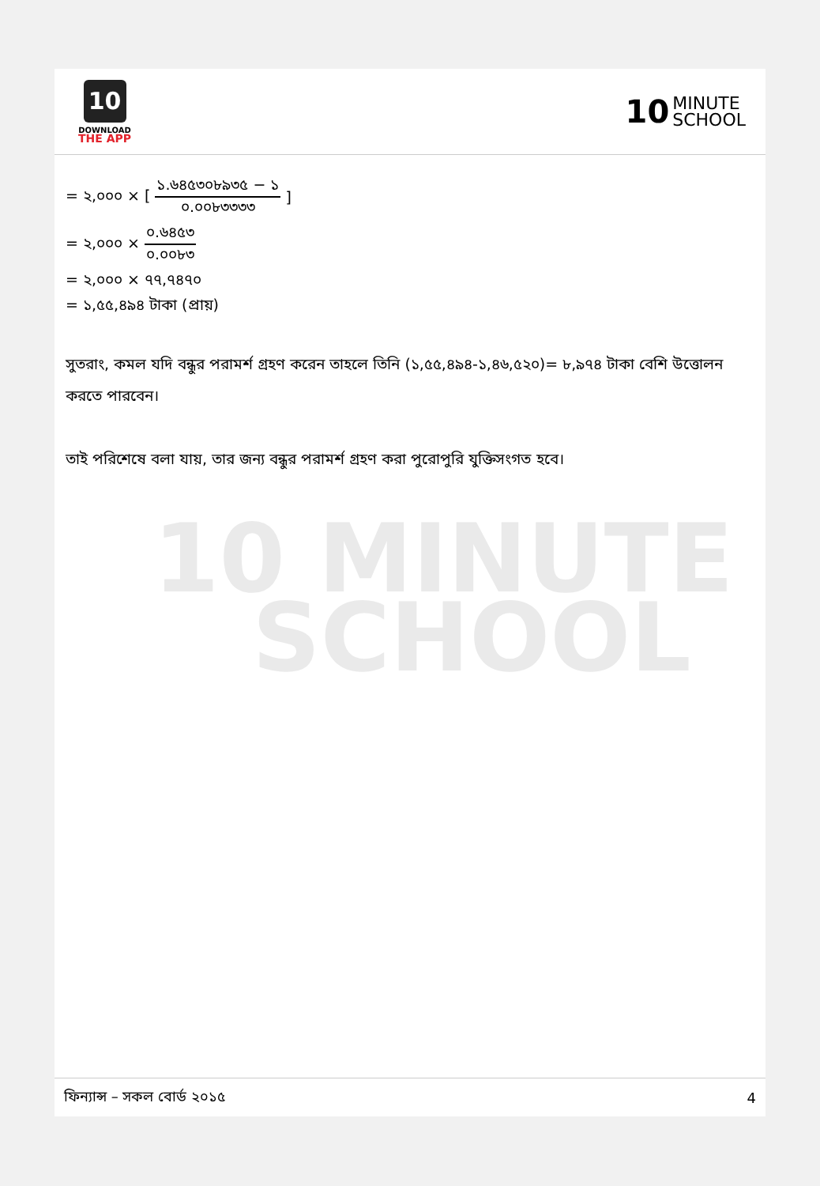10
DOWNLOAD
THE APP
10 MINUTE
SCHOOL
10 MINUTE
SCHOOL
= ২,০০০ × [১.৬৪৫৩০৮৯৩৫ − ১ ০.০০৮৩৩৩৩]
= ২,০০০ × ০.৬৪৫৩ ০.০০৮৩
= ২,০০০ × ৭৭,৭৪৭০
= ১,৫৫,৪৯৪ টাকা (প্রায়)
সুতরাং, কমল যদি বন্ধুর পরামর্শ গ্রহণ করেন তাহলে তিনি (১,৫৫,৪৯৪-১,৪৬,৫২০)= ৮,৯৭৪ টাকা বেশি উত্তোলন করতে পারবেন।
তাই পরিশেষে বলা যায়, তার জন্য বন্ধুর পরামর্শ গ্রহণ করা পুরোপুরি যুক্তিসংগত হবে।
ফিন্যান্স – সকল বোর্ড ২০১৫ 4